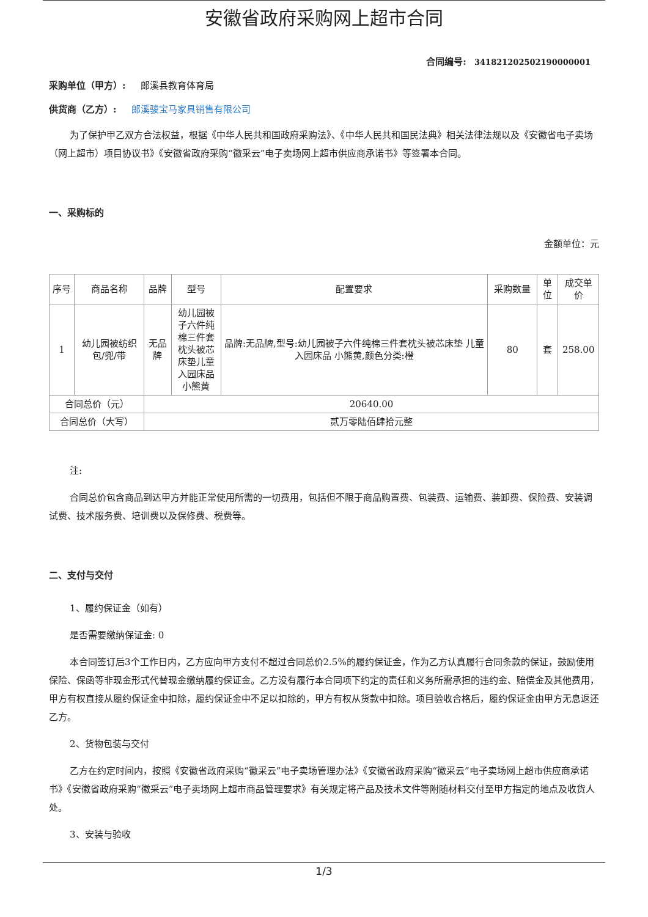安徽省政府采购网上超市合同
合同编号: 341821202502190000001
采购单位（甲方）: 郎溪县教育体育局
供货商（乙方）: 郎溪骏宝马家具销售有限公司
为了保护甲乙双方合法权益，根据《中华人民共和国政府采购法》、《中华人民共和国民法典》相关法律法规以及《安徽省电子卖场（网上超市）项目协议书》《安徽省政府采购“徽采云”电子卖场网上超市供应商承诺书》等签署本合同。
一、采购标的
金额单位：元
| 序号 | 商品名称 | 品牌 | 型号 | 配置要求 | 采购数量 | 单位 | 成交单价 |
| --- | --- | --- | --- | --- | --- | --- | --- |
| 1 | 幼儿园被纺织包/兜/带 | 无品牌 | 幼儿园被子六件纯棉三件套枕头被芯床垫儿童入园床品小熊黄 | 品牌:无品牌,型号:幼儿园被子六件纯棉三件套枕头被芯床垫 儿童入园床品 小熊黄,颜色分类:橙 | 80 | 套 | 258.00 |
| 合同总价（元） | | 20640.00 | | | | | |
| 合同总价（大写） | | 贰万零陆佰肆拾元整 | | | | | |
注:
合同总价包含商品到达甲方并能正常使用所需的一切费用，包括但不限于商品购置费、包装费、运输费、装卸费、保险费、安装调试费、技术服务费、培训费以及保修费、税费等。
二、支付与交付
1、履约保证金（如有）
是否需要缴纳保证金: 0
本合同签订后3个工作日内，乙方应向甲方支付不超过合同总价2.5%的履约保证金，作为乙方认真履行合同条款的保证，鼓励使用保险、保函等非现金形式代替现金缴纳履约保证金。乙方没有履行本合同项下约定的责任和义务所需承担的违约金、赔偿金及其他费用，甲方有权直接从履约保证金中扣除，履约保证金中不足以扣除的，甲方有权从货款中扣除。项目验收合格后，履约保证金由甲方无息返还乙方。
2、货物包装与交付
乙方在约定时间内，按照《安徽省政府采购“徽采云”电子卖场管理办法》《安徽省政府采购“徽采云”电子卖场网上超市供应商承诺书》《安徽省政府采购“徽采云”电子卖场网上超市商品管理要求》有关规定将产品及技术文件等附随材料交付至甲方指定的地点及收货人处。
3、安装与验收
1/3